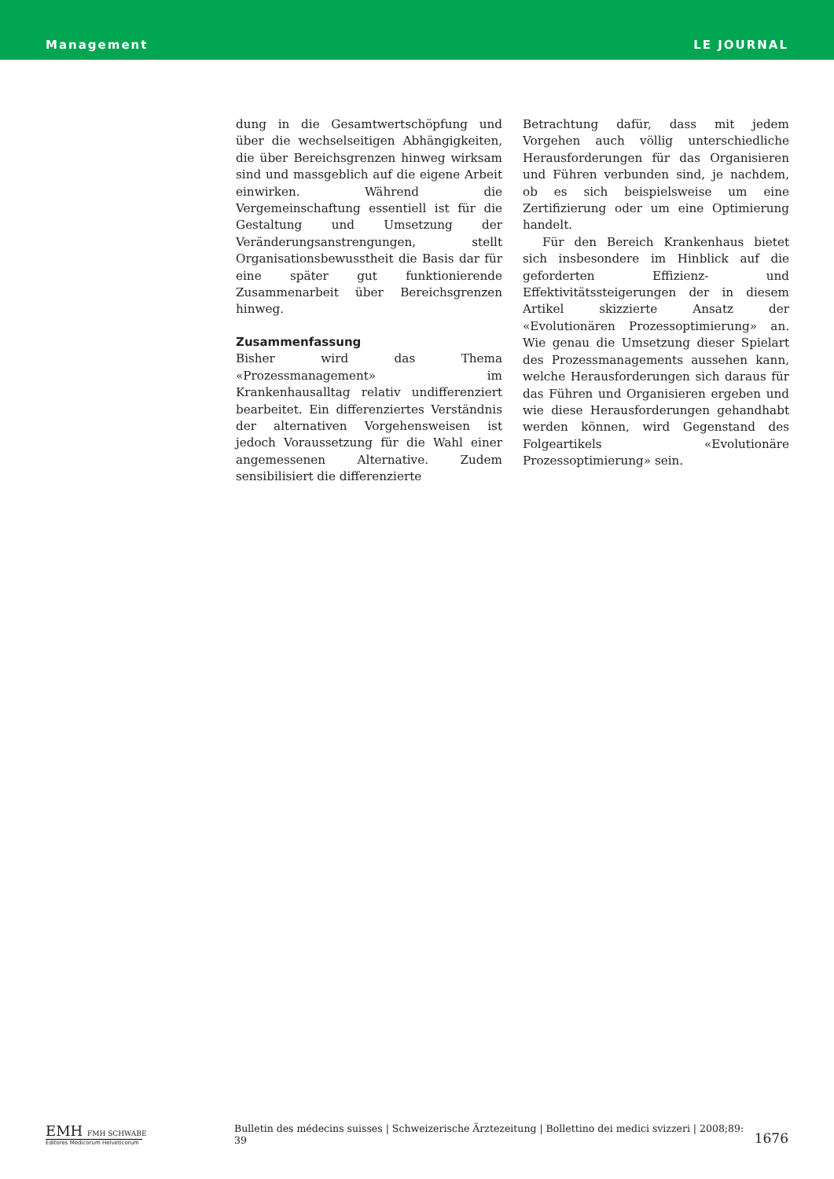Management LE JOURNAL
dung in die Gesamtwertschöpfung und über die wechselseitigen Abhängigkeiten, die über Bereichsgrenzen hinweg wirksam sind und massgeblich auf die eigene Arbeit einwirken. Während die Vergemeinschaftung essentiell ist für die Gestaltung und Umsetzung der Veränderungsanstrengungen, stellt Organisationsbewusstheit die Basis dar für eine später gut funktionierende Zusammenarbeit über Bereichsgrenzen hinweg.
Zusammenfassung
Bisher wird das Thema «Prozessmanagement» im Krankenhausalltag relativ undifferenziert bearbeitet. Ein differenziertes Verständnis der alternativen Vorgehensweisen ist jedoch Voraussetzung für die Wahl einer angemessenen Alternative. Zudem sensibilisiert die differenzierte
Betrachtung dafür, dass mit jedem Vorgehen auch völlig unterschiedliche Herausforderungen für das Organisieren und Führen verbunden sind, je nachdem, ob es sich beispielsweise um eine Zertifizierung oder um eine Optimierung handelt.
Für den Bereich Krankenhaus bietet sich insbesondere im Hinblick auf die geforderten Effizienz- und Effektivitätssteigerungen der in diesem Artikel skizzierte Ansatz der «Evolutionären Prozessoptimierung» an. Wie genau die Umsetzung dieser Spielart des Prozessmanagements aussehen kann, welche Herausforderungen sich daraus für das Führen und Organisieren ergeben und wie diese Herausforderungen gehandhabt werden können, wird Gegenstand des Folgeartikels «Evolutionäre Prozessoptimierung» sein.
EMH FMH SCHWABE
Editores Medicorum Helveticorum
Bulletin des médecins suisses | Schweizerische Ärztezeitung | Bollettino dei medici svizzeri | 2008;89: 39
1676